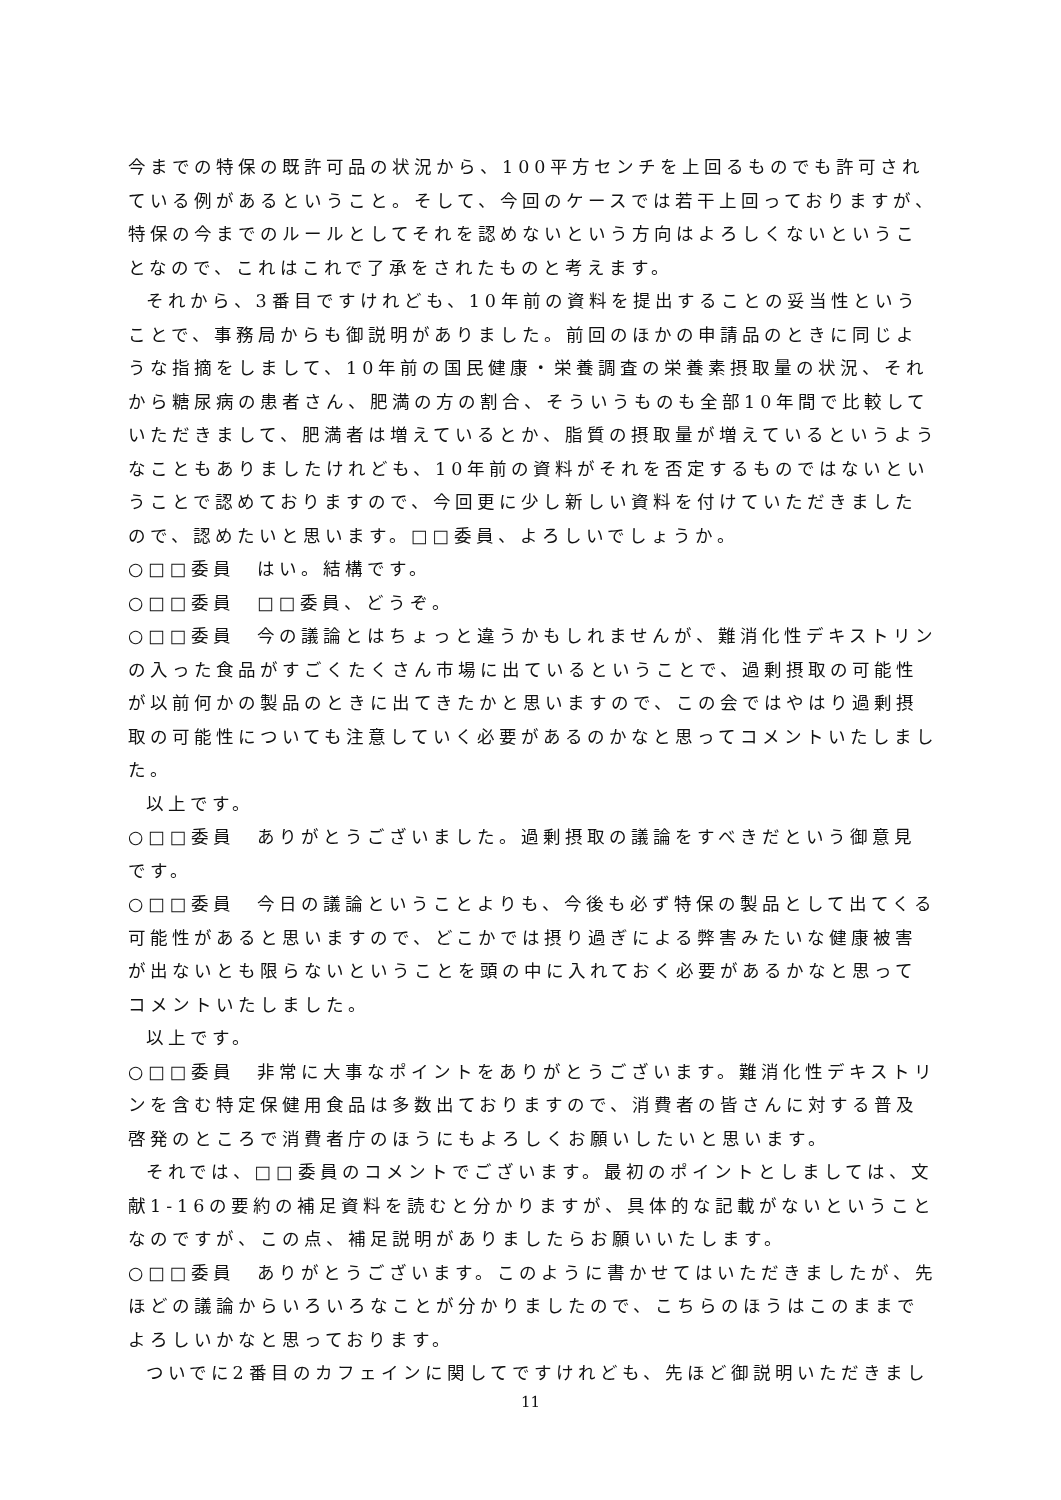今までの特保の既許可品の状況から、100平方センチを上回るものでも許可されている例があるということ。そして、今回のケースでは若干上回っておりますが、特保の今までのルールとしてそれを認めないという方向はよろしくないということなので、これはこれで了承をされたものと考えます。
それから、3番目ですけれども、10年前の資料を提出することの妥当性ということで、事務局からも御説明がありました。前回のほかの申請品のときに同じような指摘をしまして、10年前の国民健康・栄養調査の栄養素摂取量の状況、それから糖尿病の患者さん、肥満の方の割合、そういうものも全部10年間で比較していただきまして、肥満者は増えているとか、脂質の摂取量が増えているというようなこともありましたけれども、10年前の資料がそれを否定するものではないということで認めておりますので、今回更に少し新しい資料を付けていただきましたので、認めたいと思います。□□委員、よろしいでしょうか。
○□□委員　はい。結構です。
○□□委員　□□委員、どうぞ。
○□□委員　今の議論とはちょっと違うかもしれませんが、難消化性デキストリンの入った食品がすごくたくさん市場に出ているということで、過剰摂取の可能性が以前何かの製品のときに出てきたかと思いますので、この会ではやはり過剰摂取の可能性についても注意していく必要があるのかなと思ってコメントいたしました。
以上です。
○□□委員　ありがとうございました。過剰摂取の議論をすべきだという御意見です。
○□□委員　今日の議論ということよりも、今後も必ず特保の製品として出てくる可能性があると思いますので、どこかでは摂り過ぎによる弊害みたいな健康被害が出ないとも限らないということを頭の中に入れておく必要があるかなと思ってコメントいたしました。
以上です。
○□□委員　非常に大事なポイントをありがとうございます。難消化性デキストリンを含む特定保健用食品は多数出ておりますので、消費者の皆さんに対する普及啓発のところで消費者庁のほうにもよろしくお願いしたいと思います。
それでは、□□委員のコメントでございます。最初のポイントとしましては、文献1-16の要約の補足資料を読むと分かりますが、具体的な記載がないということなのですが、この点、補足説明がありましたらお願いいたします。
○□□委員　ありがとうございます。このように書かせてはいただきましたが、先ほどの議論からいろいろなことが分かりましたので、こちらのほうはこのままでよろしいかなと思っております。
ついでに2番目のカフェインに関してですけれども、先ほど御説明いただきまし
11